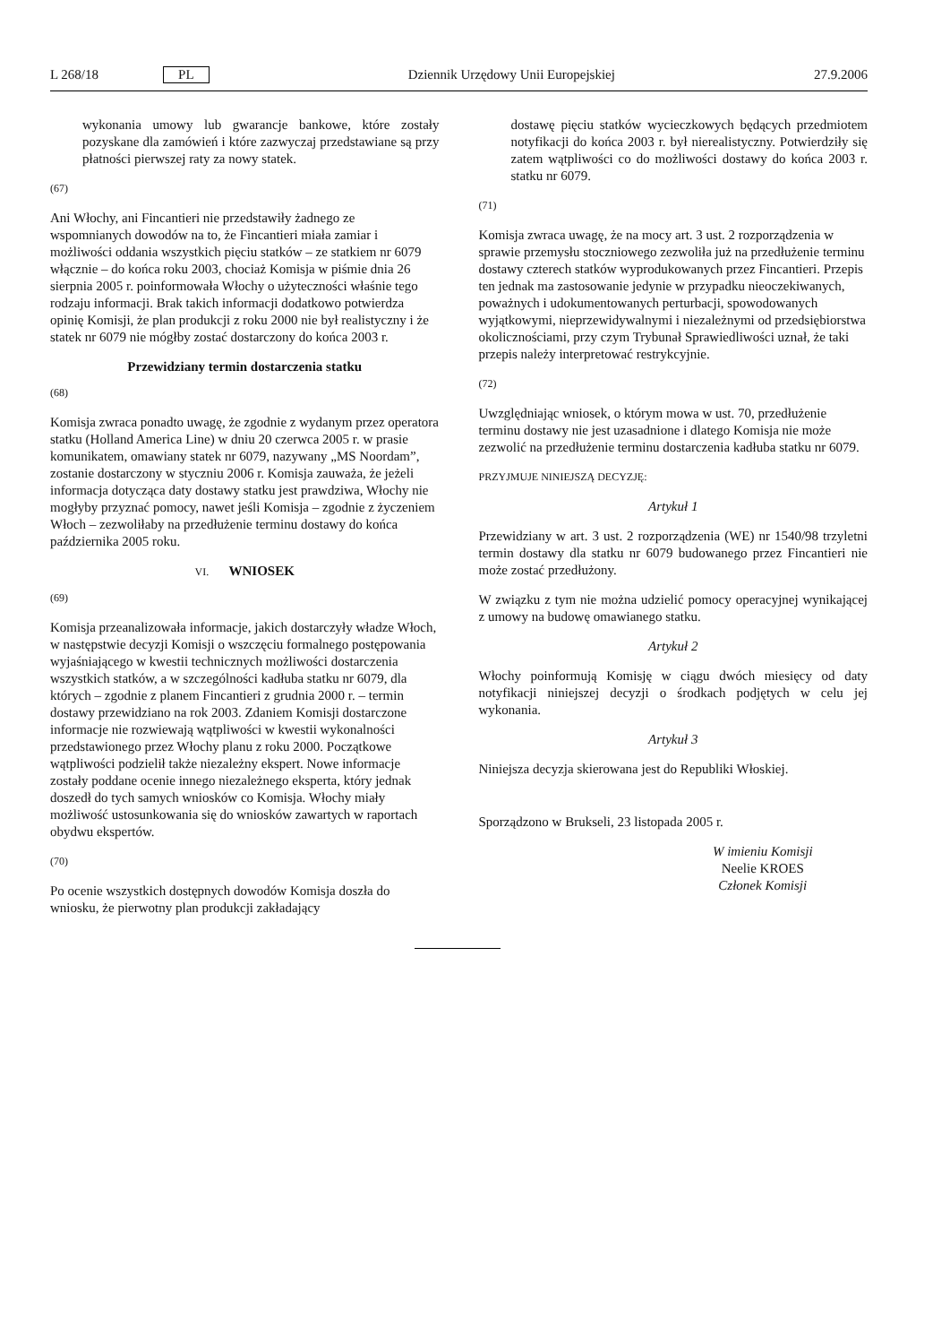L 268/18 PL Dziennik Urzędowy Unii Europejskiej 27.9.2006
wykonania umowy lub gwarancje bankowe, które zostały pozyskane dla zamówień i które zazwyczaj przedstawiane są przy płatności pierwszej raty za nowy statek.
(67)
Ani Włochy, ani Fincantieri nie przedstawiły żadnego ze wspomnianych dowodów na to, że Fincantieri miała zamiar i możliwości oddania wszystkich pięciu statków – ze statkiem nr 6079 włącznie – do końca roku 2003, chociaż Komisja w piśmie dnia 26 sierpnia 2005 r. poinformowała Włochy o użyteczności właśnie tego rodzaju informacji. Brak takich informacji dodatkowo potwierdza opinię Komisji, że plan produkcji z roku 2000 nie był realistyczny i że statek nr 6079 nie mógłby zostać dostarczony do końca 2003 r.
Przewidziany termin dostarczenia statku
(68)
Komisja zwraca ponadto uwagę, że zgodnie z wydanym przez operatora statku (Holland America Line) w dniu 20 czerwca 2005 r. w prasie komunikatem, omawiany statek nr 6079, nazywany „MS Noordam”, zostanie dostarczony w styczniu 2006 r. Komisja zauważa, że jeżeli informacja dotycząca daty dostawy statku jest prawdziwa, Włochy nie mogłyby przyznać pomocy, nawet jeśli Komisja – zgodnie z życzeniem Włoch – zezwoliłaby na przedłużenie terminu dostawy do końca października 2005 roku.
VI. WNIOSEK
(69)
Komisja przeanalizowała informacje, jakich dostarczyły władze Włoch, w następstwie decyzji Komisji o wszczęciu formalnego postępowania wyjaśniającego w kwestii technicznych możliwości dostarczenia wszystkich statków, a w szczególności kadłuba statku nr 6079, dla których – zgodnie z planem Fincantieri z grudnia 2000 r. – termin dostawy przewidziano na rok 2003. Zdaniem Komisji dostarczone informacje nie rozwiewają wątpliwości w kwestii wykonalności przedstawionego przez Włochy planu z roku 2000. Początkowe wątpliwości podzielił także niezależny ekspert. Nowe informacje zostały poddane ocenie innego niezależnego eksperta, który jednak doszedł do tych samych wniosków co Komisja. Włochy miały możliwość ustosunkowania się do wniosków zawartych w raportach obydwu ekspertów.
(70)
Po ocenie wszystkich dostępnych dowodów Komisja doszła do wniosku, że pierwotny plan produkcji zakładający
dostawę pięciu statków wycieczkowych będących przedmiotem notyfikacji do końca 2003 r. był nierealistyczny. Potwierdziły się zatem wątpliwości co do możliwości dostawy do końca 2003 r. statku nr 6079.
(71)
Komisja zwraca uwagę, że na mocy art. 3 ust. 2 rozporządzenia w sprawie przemysłu stoczniowego zezwoliła już na przedłużenie terminu dostawy czterech statków wyprodukowanych przez Fincantieri. Przepis ten jednak ma zastosowanie jedynie w przypadku nieoczekiwanych, poważnych i udokumentowanych perturbacji, spowodowanych wyjątkowymi, nieprzewidywalnymi i niezależnymi od przedsiębiorstwa okolicznościami, przy czym Trybunał Sprawiedliwości uznał, że taki przepis należy interpretować restrykcyjnie.
(72)
Uwzględniając wniosek, o którym mowa w ust. 70, przedłużenie terminu dostawy nie jest uzasadnione i dlatego Komisja nie może zezwolić na przedłużenie terminu dostarczenia kadłuba statku nr 6079.
PRZYJMUJE NINIEJSZĄ DECYZJĘ:
Artykuł 1
Przewidziany w art. 3 ust. 2 rozporządzenia (WE) nr 1540/98 trzyletni termin dostawy dla statku nr 6079 budowanego przez Fincantieri nie może zostać przedłużony.
W związku z tym nie można udzielić pomocy operacyjnej wynikającej z umowy na budowę omawianego statku.
Artykuł 2
Włochy poinformują Komisję w ciągu dwóch miesięcy od daty notyfikacji niniejszej decyzji o środkach podjętych w celu jej wykonania.
Artykuł 3
Niniejsza decyzja skierowana jest do Republiki Włoskiej.
Sporządzono w Brukseli, 23 listopada 2005 r.
W imieniu Komisji
Neelie KROES
Członek Komisji